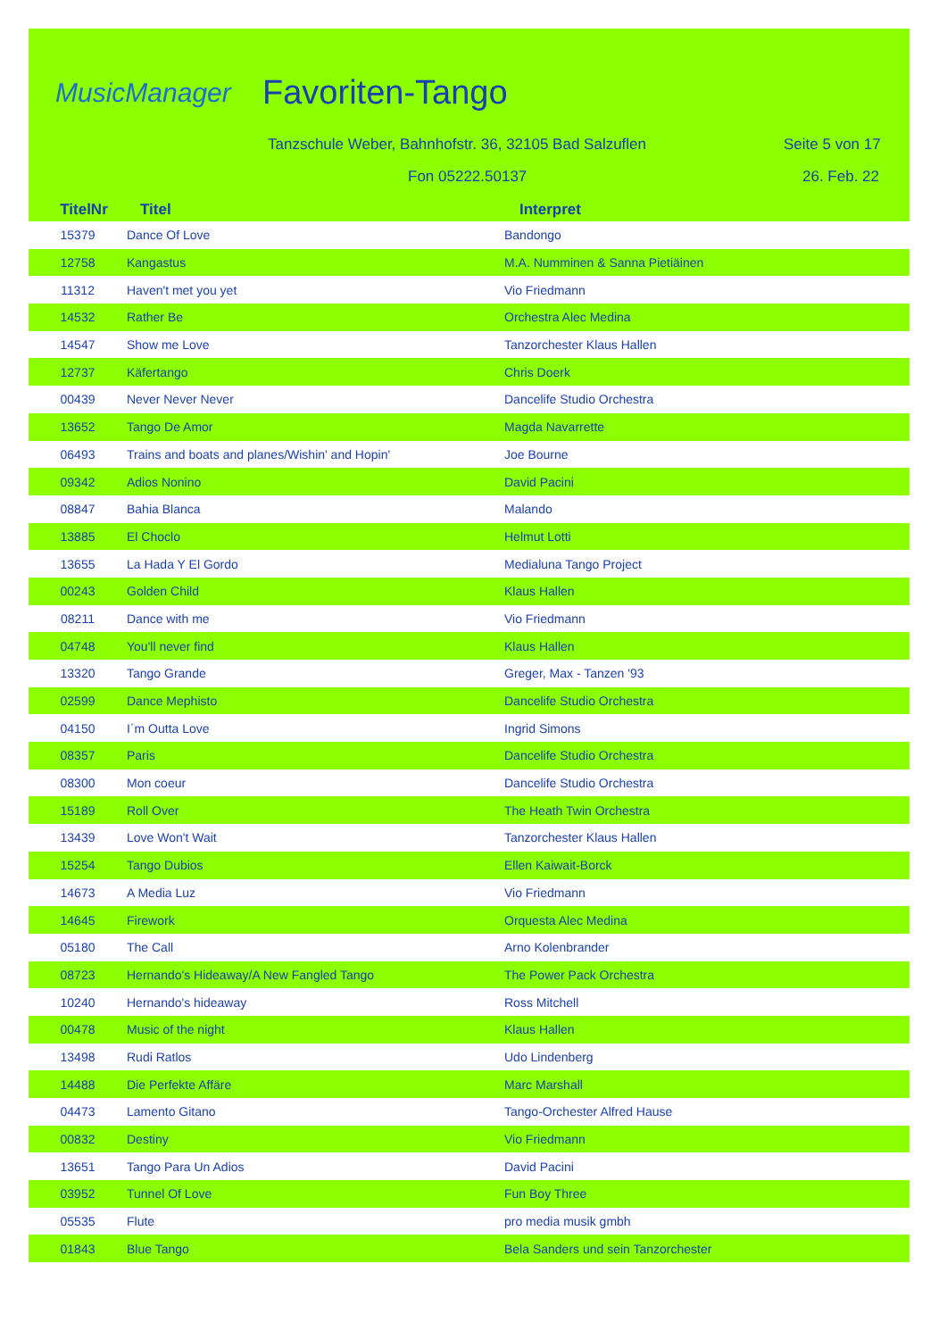MusicManager Favoriten-Tango
Tanzschule Weber, Bahnhofstr. 36, 32105 Bad Salzuflen
Seite 5 von 17
Fon 05222.50137 26. Feb. 22
| TitelNr | Titel | Interpret |
| --- | --- | --- |
| 15379 | Dance Of Love | Bandongo |
| 12758 | Kangastus | M.A. Numminen & Sanna Pietiäinen |
| 11312 | Haven't met you yet | Vio Friedmann |
| 14532 | Rather Be | Orchestra Alec Medina |
| 14547 | Show me Love | Tanzorchester Klaus Hallen |
| 12737 | Käfertango | Chris Doerk |
| 00439 | Never Never Never | Dancelife Studio Orchestra |
| 13652 | Tango De Amor | Magda Navarrette |
| 06493 | Trains and boats and planes/Wishin' and Hopin' | Joe Bourne |
| 09342 | Adios Nonino | David Pacini |
| 08847 | Bahia Blanca | Malando |
| 13885 | El Choclo | Helmut Lotti |
| 13655 | La Hada Y El Gordo | Medialuna Tango Project |
| 00243 | Golden Child | Klaus Hallen |
| 08211 | Dance with me | Vio Friedmann |
| 04748 | You'll never find | Klaus Hallen |
| 13320 | Tango Grande | Greger, Max - Tanzen '93 |
| 02599 | Dance Mephisto | Dancelife Studio Orchestra |
| 04150 | I´m Outta Love | Ingrid Simons |
| 08357 | Paris | Dancelife Studio Orchestra |
| 08300 | Mon coeur | Dancelife Studio Orchestra |
| 15189 | Roll Over | The Heath Twin Orchestra |
| 13439 | Love Won't Wait | Tanzorchester Klaus Hallen |
| 15254 | Tango Dubios | Ellen Kaiwait-Borck |
| 14673 | A Media Luz | Vio Friedmann |
| 14645 | Firework | Orquesta Alec Medina |
| 05180 | The Call | Arno Kolenbrander |
| 08723 | Hernando's Hideaway/A New Fangled Tango | The Power Pack Orchestra |
| 10240 | Hernando's hideaway | Ross Mitchell |
| 00478 | Music of the night | Klaus Hallen |
| 13498 | Rudi Ratlos | Udo Lindenberg |
| 14488 | Die Perfekte Affäre | Marc Marshall |
| 04473 | Lamento Gitano | Tango-Orchester Alfred Hause |
| 00832 | Destiny | Vio Friedmann |
| 13651 | Tango Para Un Adios | David Pacini |
| 03952 | Tunnel Of Love | Fun Boy Three |
| 05535 | Flute | pro media musik gmbh |
| 01843 | Blue Tango | Bela Sanders und sein Tanzorchester |